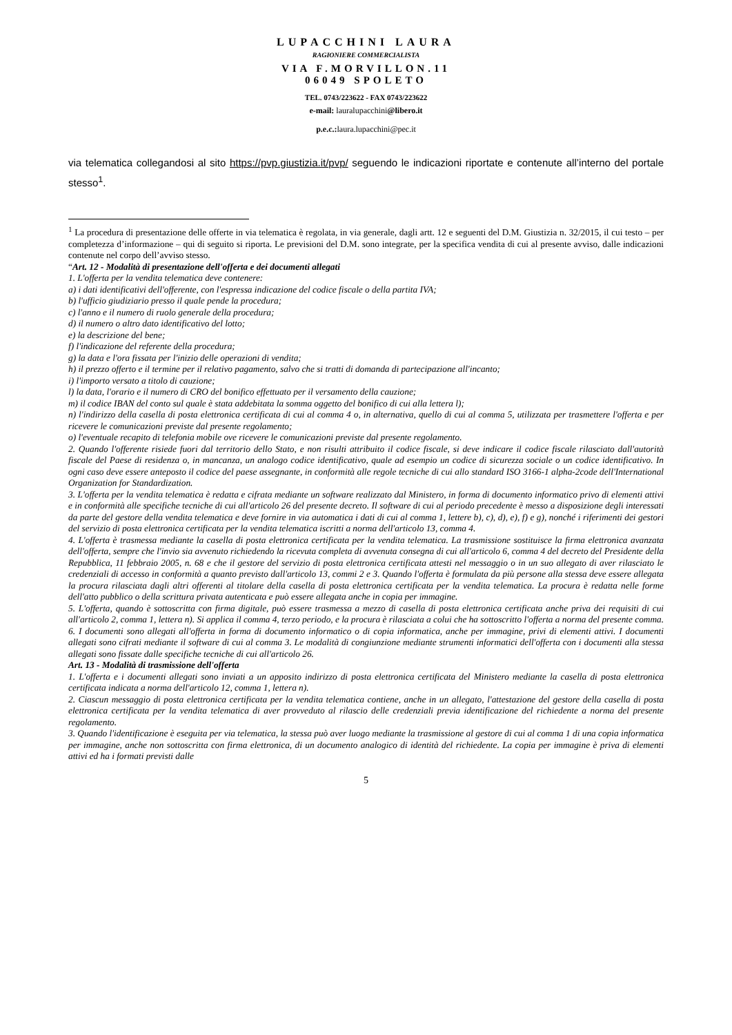LUPACCHINI LAURA
RAGIONIERE COMMERCIALISTA
VIA F.MORVILLON.11
06049 SPOLETO
TEL. 0743/223622 - FAX 0743/223622
e-mail: lauralupacchini@libero.it
p.e.c.:laura.lupacchini@pec.it
via telematica collegandosi al sito https://pvp.giustizia.it/pvp/ seguendo le indicazioni riportate e contenute all’interno del portale stesso<sup>1</sup>.
<sup>1</sup> La procedura di presentazione delle offerte in via telematica è regolata, in via generale, dagli artt. 12 e seguenti del D.M. Giustizia n. 32/2015, il cui testo – per completezza d’informazione – qui di seguito si riporta. Le previsioni del D.M. sono integrate, per la specifica vendita di cui al presente avviso, dalle indicazioni contenute nel corpo dell’avviso stesso.
“Art. 12 - Modalità di presentazione dell'offerta e dei documenti allegati
1. L'offerta per la vendita telematica deve contenere:
a) i dati identificativi dell'offerente, con l'espressa indicazione del codice fiscale o della partita IVA;
b) l'ufficio giudiziario presso il quale pende la procedura;
c) l'anno e il numero di ruolo generale della procedura;
d) il numero o altro dato identificativo del lotto;
e) la descrizione del bene;
f) l'indicazione del referente della procedura;
g) la data e l'ora fissata per l'inizio delle operazioni di vendita;
h) il prezzo offerto e il termine per il relativo pagamento, salvo che si tratti di domanda di partecipazione all'incanto;
i) l'importo versato a titolo di cauzione;
l) la data, l'orario e il numero di CRO del bonifico effettuato per il versamento della cauzione;
m) il codice IBAN del conto sul quale è stata addebitata la somma oggetto del bonifico di cui alla lettera l);
n) l'indirizzo della casella di posta elettronica certificata di cui al comma 4 o, in alternativa, quello di cui al comma 5, utilizzata per trasmettere l'offerta e per ricevere le comunicazioni previste dal presente regolamento;
o) l'eventuale recapito di telefonia mobile ove ricevere le comunicazioni previste dal presente regolamento.
2. Quando l'offerente risiede fuori dal territorio dello Stato, e non risulti attribuito il codice fiscale, si deve indicare il codice fiscale rilasciato dall'autorità fiscale del Paese di residenza o, in mancanza, un analogo codice identificativo, quale ad esempio un codice di sicurezza sociale o un codice identificativo. In ogni caso deve essere anteposto il codice del paese assegnante, in conformità alle regole tecniche di cui allo standard ISO 3166-1 alpha-2code dell'International Organization for Standardization.
3. L'offerta per la vendita telematica è redatta e cifrata mediante un software realizzato dal Ministero, in forma di documento informatico privo di elementi attivi e in conformità alle specifiche tecniche di cui all'articolo 26 del presente decreto. Il software di cui al periodo precedente è messo a disposizione degli interessati da parte del gestore della vendita telematica e deve fornire in via automatica i dati di cui al comma 1, lettere b), c), d), e), f) e g), nonché i riferimenti dei gestori del servizio di posta elettronica certificata per la vendita telematica iscritti a norma dell'articolo 13, comma 4.
4. L'offerta è trasmessa mediante la casella di posta elettronica certificata per la vendita telematica. La trasmissione sostituisce la firma elettronica avanzata dell'offerta, sempre che l'invio sia avvenuto richiedendo la ricevuta completa di avvenuta consegna di cui all'articolo 6, comma 4 del decreto del Presidente della Repubblica, 11 febbraio 2005, n. 68 e che il gestore del servizio di posta elettronica certificata attesti nel messaggio o in un suo allegato di aver rilasciato le credenziali di accesso in conformità a quanto previsto dall'articolo 13, commi 2 e 3. Quando l'offerta è formulata da più persone alla stessa deve essere allegata la procura rilasciata dagli altri offerenti al titolare della casella di posta elettronica certificata per la vendita telematica. La procura è redatta nelle forme dell'atto pubblico o della scrittura privata autenticata e può essere allegata anche in copia per immagine.
5. L'offerta, quando è sottoscritta con firma digitale, può essere trasmessa a mezzo di casella di posta elettronica certificata anche priva dei requisiti di cui all'articolo 2, comma 1, lettera n). Si applica il comma 4, terzo periodo, e la procura è rilasciata a colui che ha sottoscritto l'offerta a norma del presente comma.
6. I documenti sono allegati all'offerta in forma di documento informatico o di copia informatica, anche per immagine, privi di elementi attivi. I documenti allegati sono cifrati mediante il software di cui al comma 3. Le modalità di congiunzione mediante strumenti informatici dell'offerta con i documenti alla stessa allegati sono fissate dalle specifiche tecniche di cui all'articolo 26.
Art. 13 - Modalità di trasmissione dell'offerta
1. L'offerta e i documenti allegati sono inviati a un apposito indirizzo di posta elettronica certificata del Ministero mediante la casella di posta elettronica certificata indicata a norma dell'articolo 12, comma 1, lettera n).
2. Ciascun messaggio di posta elettronica certificata per la vendita telematica contiene, anche in un allegato, l'attestazione del gestore della casella di posta elettronica certificata per la vendita telematica di aver provveduto al rilascio delle credenziali previa identificazione del richiedente a norma del presente regolamento.
3. Quando l'identificazione è eseguita per via telematica, la stessa può aver luogo mediante la trasmissione al gestore di cui al comma 1 di una copia informatica per immagine, anche non sottoscritta con firma elettronica, di un documento analogico di identità del richiedente. La copia per immagine è priva di elementi attivi ed ha i formati previsti dalle
5